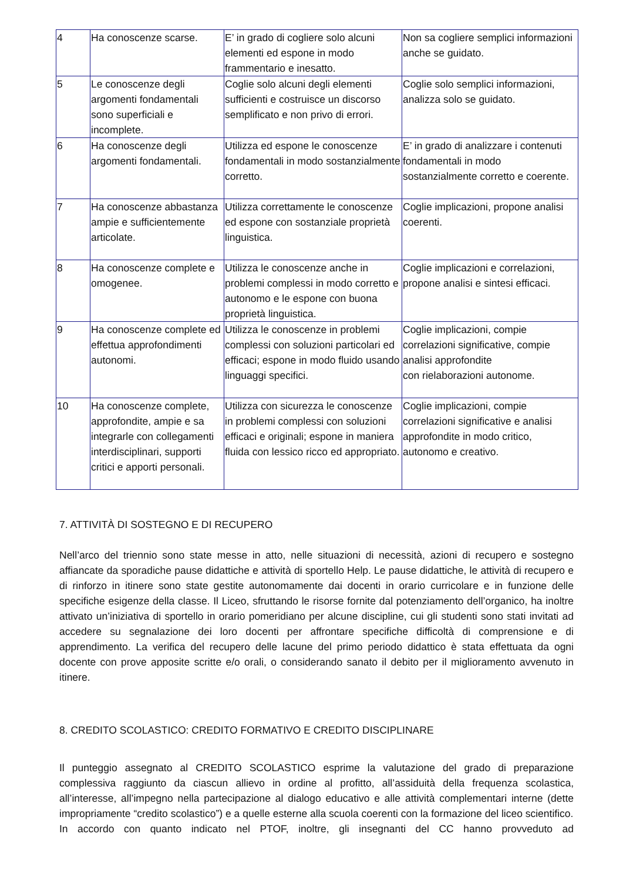| 4 | Ha conoscenze scarse. | E’ in grado di cogliere solo alcuni elementi ed espone in modo frammentario e inesatto. | Non sa cogliere semplici informazioni anche se guidato. |
| 5 | Le conoscenze degli argomenti fondamentali sono superficiali e incomplete. | Coglie solo alcuni degli elementi sufficienti e costruisce un discorso semplificato e non privo di errori. | Coglie solo semplici informazioni, analizza solo se guidato. |
| 6 | Ha conoscenze degli argomenti fondamentali. | Utilizza ed espone le conoscenze fondamentali in modo sostanzialmente corretto. | E’ in grado di analizzare i contenuti fondamentali in modo sostanzialmente corretto e coerente. |
| 7 | Ha conoscenze abbastanza ampie e sufficientemente articolate. | Utilizza correttamente le conoscenze ed espone con sostanziale proprietà linguistica. | Coglie implicazioni, propone analisi coerenti. |
| 8 | Ha conoscenze complete e omogenee. | Utilizza le conoscenze anche in problemi complessi in modo corretto e autonomo e le espone con buona proprietà linguistica. | Coglie implicazioni e correlazioni, propone analisi e sintesi efficaci. |
| 9 | Ha conoscenze complete ed effettua approfondimenti autonomi. | Utilizza le conoscenze in problemi complessi con soluzioni particolari ed efficaci; espone in modo fluido usando linguaggi specifici. | Coglie implicazioni, compie correlazioni significative, compie analisi approfondite con rielaborazioni autonome. |
| 10 | Ha conoscenze complete, approfondite, ampie e sa integrarle con collegamenti interdisciplinari, supporti critici e apporti personali. | Utilizza con sicurezza le conoscenze in problemi complessi con soluzioni efficaci e originali; espone in maniera fluida con lessico ricco ed appropriato. | Coglie implicazioni, compie correlazioni significative e analisi approfondite in modo critico, autonomo e creativo. |
7. ATTIVITÀ DI SOSTEGNO E DI RECUPERO
Nell’arco del triennio sono state messe in atto, nelle situazioni di necessità, azioni di recupero e sostegno affiancate da sporadiche pause didattiche e attività di sportello Help. Le pause didattiche, le attività di recupero e di rinforzo in itinere sono state gestite autonomamente dai docenti in orario curricolare e in funzione delle specifiche esigenze della classe. Il Liceo, sfruttando le risorse fornite dal potenziamento dell’organico, ha inoltre attivato un’iniziativa di sportello in orario pomeridiano per alcune discipline, cui gli studenti sono stati invitati ad accedere su segnalazione dei loro docenti per affrontare specifiche difficoltà di comprensione e di apprendimento. La verifica del recupero delle lacune del primo periodo didattico è stata effettuata da ogni docente con prove apposite scritte e/o orali, o considerando sanato il debito per il miglioramento avvenuto in itinere.
8. CREDITO SCOLASTICO: CREDITO FORMATIVO E CREDITO DISCIPLINARE
Il punteggio assegnato al CREDITO SCOLASTICO esprime la valutazione del grado di preparazione complessiva raggiunto da ciascun allievo in ordine al profitto, all’assiduità della frequenza scolastica, all’interesse, all’impegno nella partecipazione al dialogo educativo e alle attività complementari interne (dette impropriamente “credito scolastico”) e a quelle esterne alla scuola coerenti con la formazione del liceo scientifico.
In accordo con quanto indicato nel PTOF, inoltre, gli insegnanti del CC hanno provveduto ad